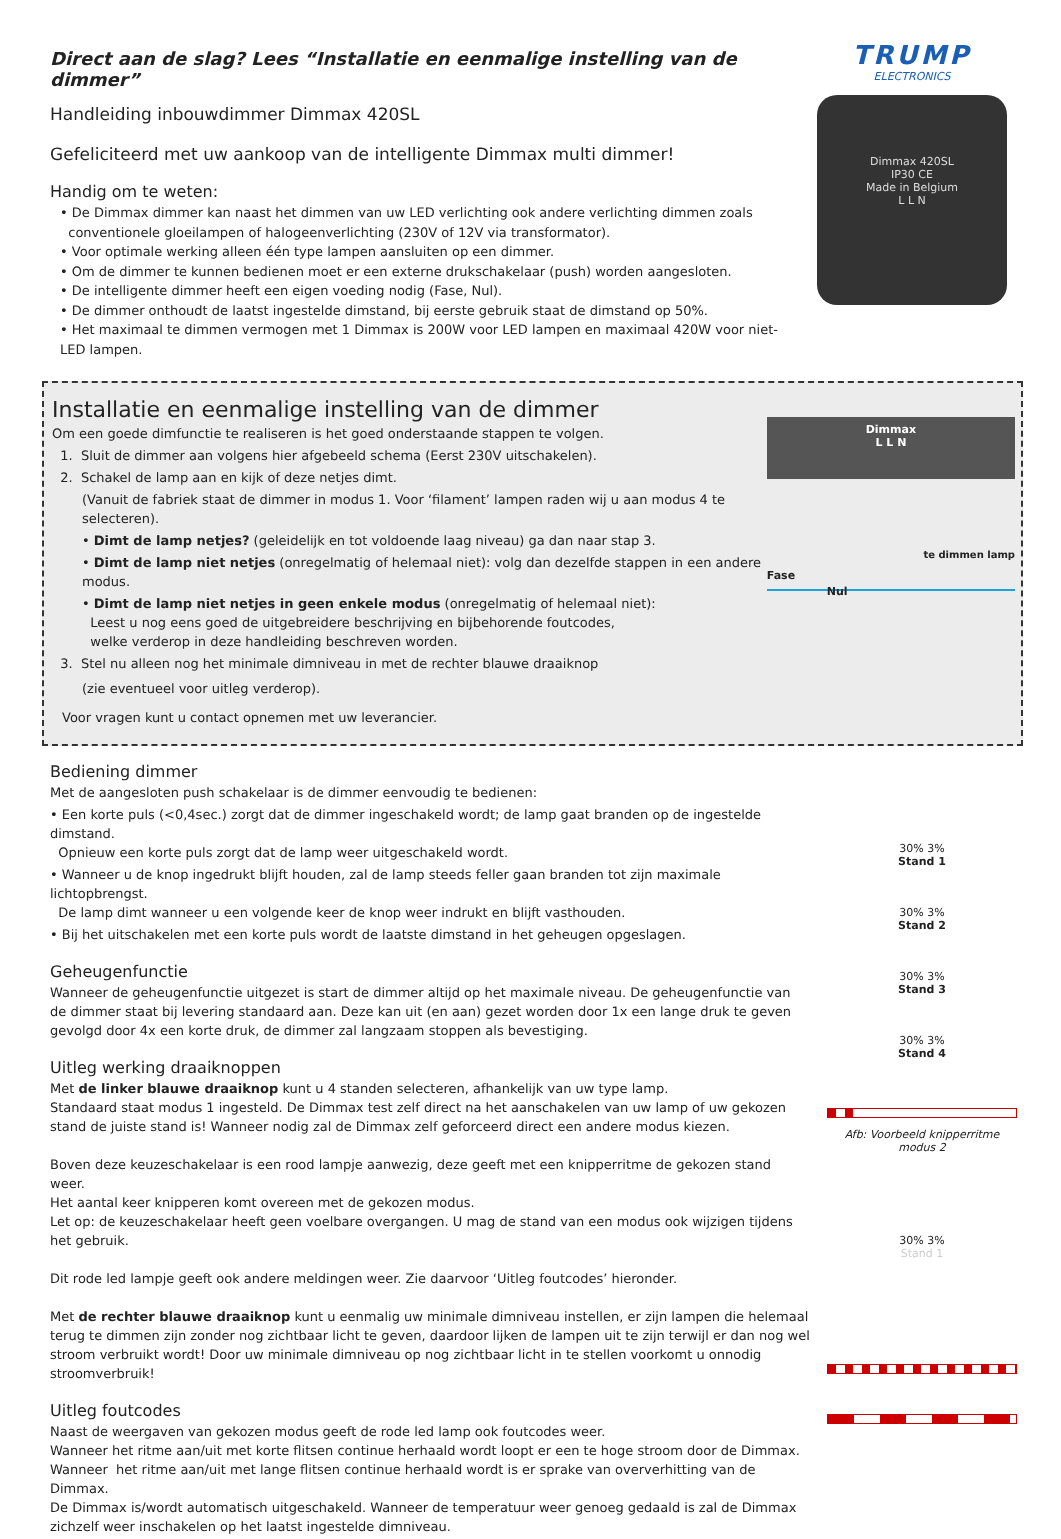Direct aan de slag? Lees “Installatie en eenmalige instelling van de dimmer”
Handleiding inbouwdimmer Dimmax 420SL
Gefeliciteerd met uw aankoop van de intelligente Dimmax multi dimmer!
Handig om te weten:
• De Dimmax dimmer kan naast het dimmen van uw LED verlichting ook andere verlichting dimmen zoals
conventionele gloeilampen of halogeenverlichting (230V of 12V via transformator).
• Voor optimale werking alleen één type lampen aansluiten op een dimmer.
• Om de dimmer te kunnen bedienen moet er een externe drukschakelaar (push) worden aangesloten.
• De intelligente dimmer heeft een eigen voeding nodig (Fase, Nul).
• De dimmer onthoudt de laatst ingestelde dimstand, bij eerste gebruik staat de dimstand op 50%.
• Het maximaal te dimmen vermogen met 1 Dimmax is 200W voor LED lampen en maximaal 420W voor niet-LED lampen.
TRUMP
ELECTRONICS
Dimmax 420SL
IP30 CE
Made in Belgium
L L N
Installatie en eenmalige instelling van de dimmer
Om een goede dimfunctie te realiseren is het goed onderstaande stappen te volgen.
1. Sluit de dimmer aan volgens hier afgebeeld schema (Eerst 230V uitschakelen).
2. Schakel de lamp aan en kijk of deze netjes dimt.
(Vanuit de fabriek staat de dimmer in modus 1. Voor ‘filament’ lampen raden wij u aan modus 4 te selecteren).
• Dimt de lamp netjes? (geleidelijk en tot voldoende laag niveau) ga dan naar stap 3.
• Dimt de lamp niet netjes (onregelmatig of helemaal niet): volg dan dezelfde stappen in een andere modus.
• Dimt de lamp niet netjes in geen enkele modus (onregelmatig of helemaal niet):
Leest u nog eens goed de uitgebreidere beschrijving en bijbehorende foutcodes,
welke verderop in deze handleiding beschreven worden.
3. Stel nu alleen nog het minimale dimniveau in met de rechter blauwe draaiknop
(zie eventueel voor uitleg verderop).
Voor vragen kunt u contact opnemen met uw leverancier.
Dimmax
L L N
Fase
Nul
te dimmen lamp
Bediening dimmer
Met de aangesloten push schakelaar is de dimmer eenvoudig te bedienen:
• Een korte puls (<0,4sec.) zorgt dat de dimmer ingeschakeld wordt; de lamp gaat branden op de ingestelde dimstand.
Opnieuw een korte puls zorgt dat de lamp weer uitgeschakeld wordt.
• Wanneer u de knop ingedrukt blijft houden, zal de lamp steeds feller gaan branden tot zijn maximale lichtopbrengst.
De lamp dimt wanneer u een volgende keer de knop weer indrukt en blijft vasthouden.
• Bij het uitschakelen met een korte puls wordt de laatste dimstand in het geheugen opgeslagen.
Geheugenfunctie
Wanneer de geheugenfunctie uitgezet is start de dimmer altijd op het maximale niveau. De geheugenfunctie van de dimmer staat bij levering standaard aan. Deze kan uit (en aan) gezet worden door 1x een lange druk te geven gevolgd door 4x een korte druk, de dimmer zal langzaam stoppen als bevestiging.
Uitleg werking draaiknoppen
Met de linker blauwe draaiknop kunt u 4 standen selecteren, afhankelijk van uw type lamp.
Standaard staat modus 1 ingesteld. De Dimmax test zelf direct na het aanschakelen van uw lamp of uw gekozen stand de juiste stand is! Wanneer nodig zal de Dimmax zelf geforceerd direct een andere modus kiezen.
Boven deze keuzeschakelaar is een rood lampje aanwezig, deze geeft met een knipperritme de gekozen stand weer.
Het aantal keer knipperen komt overeen met de gekozen modus.
Let op: de keuzeschakelaar heeft geen voelbare overgangen. U mag de stand van een modus ook wijzigen tijdens het gebruik.
Dit rode led lampje geeft ook andere meldingen weer. Zie daarvoor ‘Uitleg foutcodes’ hieronder.
Met de rechter blauwe draaiknop kunt u eenmalig uw minimale dimniveau instellen, er zijn lampen die helemaal terug te dimmen zijn zonder nog zichtbaar licht te geven, daardoor lijken de lampen uit te zijn terwijl er dan nog wel stroom verbruikt wordt! Door uw minimale dimniveau op nog zichtbaar licht in te stellen voorkomt u onnodig stroomverbruik!
Uitleg foutcodes
Naast de weergaven van gekozen modus geeft de rode led lamp ook foutcodes weer.
Wanneer het ritme aan/uit met korte flitsen continue herhaald wordt loopt er een te hoge stroom door de Dimmax.
Wanneer het ritme aan/uit met lange flitsen continue herhaald wordt is er sprake van oververhitting van de Dimmax.
De Dimmax is/wordt automatisch uitgeschakeld. Wanneer de temperatuur weer genoeg gedaald is zal de Dimmax zichzelf weer inschakelen op het laatst ingestelde dimniveau.
30% 3%
Stand 1
30% 3%
Stand 2
30% 3%
Stand 3
30% 3%
Stand 4
Afb: Voorbeeld knipperritme modus 2
30% 3%
Stand 1